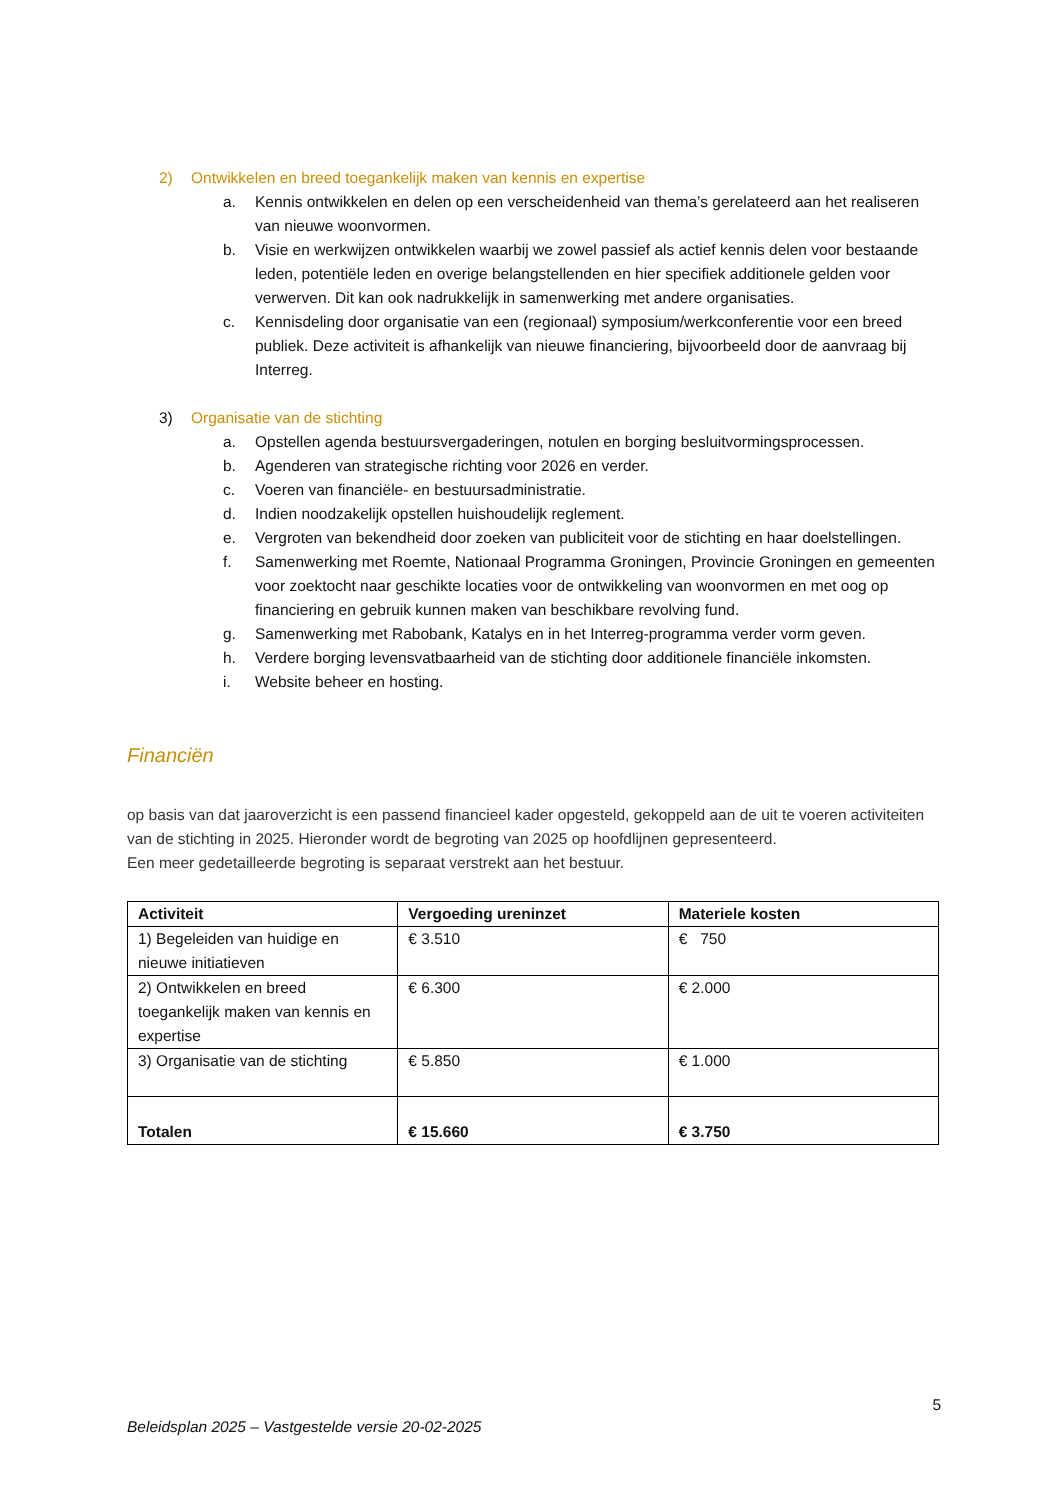2) Ontwikkelen en breed toegankelijk maken van kennis en expertise
a. Kennis ontwikkelen en delen op een verscheidenheid van thema’s gerelateerd aan het realiseren van nieuwe woonvormen.
b. Visie en werkwijzen ontwikkelen waarbij we zowel passief als actief kennis delen voor bestaande leden, potentiële leden en overige belangstellenden en hier specifiek additionele gelden voor verwerven. Dit kan ook nadrukkelijk in samenwerking met andere organisaties.
c. Kennisdeling door organisatie van een (regionaal) symposium/werkconferentie voor een breed publiek. Deze activiteit is afhankelijk van nieuwe financiering, bijvoorbeeld door de aanvraag bij Interreg.
3) Organisatie van de stichting
a. Opstellen agenda bestuursvergaderingen, notulen en borging besluitvormingsprocessen.
b. Agenderen van strategische richting voor 2026 en verder.
c. Voeren van financiële- en bestuursadministratie.
d. Indien noodzakelijk opstellen huishoudelijk reglement.
e. Vergroten van bekendheid door zoeken van publiciteit voor de stichting en haar doelstellingen.
f. Samenwerking met Roemte, Nationaal Programma Groningen, Provincie Groningen en gemeenten voor zoektocht naar geschikte locaties voor de ontwikkeling van woonvormen en met oog op financiering en gebruik kunnen maken van beschikbare revolving fund.
g. Samenwerking met Rabobank, Katalys en in het Interreg-programma verder vorm geven.
h. Verdere borging levensvatbaarheid van de stichting door additionele financiële inkomsten.
i. Website beheer en hosting.
Financiën
op basis van dat jaaroverzicht is een passend financieel kader opgesteld, gekoppeld aan de uit te voeren activiteiten van de stichting in 2025. Hieronder wordt de begroting van 2025 op hoofdlijnen gepresenteerd.
Een meer gedetailleerde begroting is separaat verstrekt aan het bestuur.
| Activiteit | Vergoeding ureninzet | Materiele kosten |
| --- | --- | --- |
| 1) Begeleiden van huidige en nieuwe initiatieven | € 3.510 | € 750 |
| 2) Ontwikkelen en breed toegankelijk maken van kennis en expertise | € 6.300 | € 2.000 |
| 3) Organisatie van de stichting | € 5.850 | € 1.000 |
| Totalen | € 15.660 | € 3.750 |
5
Beleidsplan 2025 – Vastgestelde versie 20-02-2025